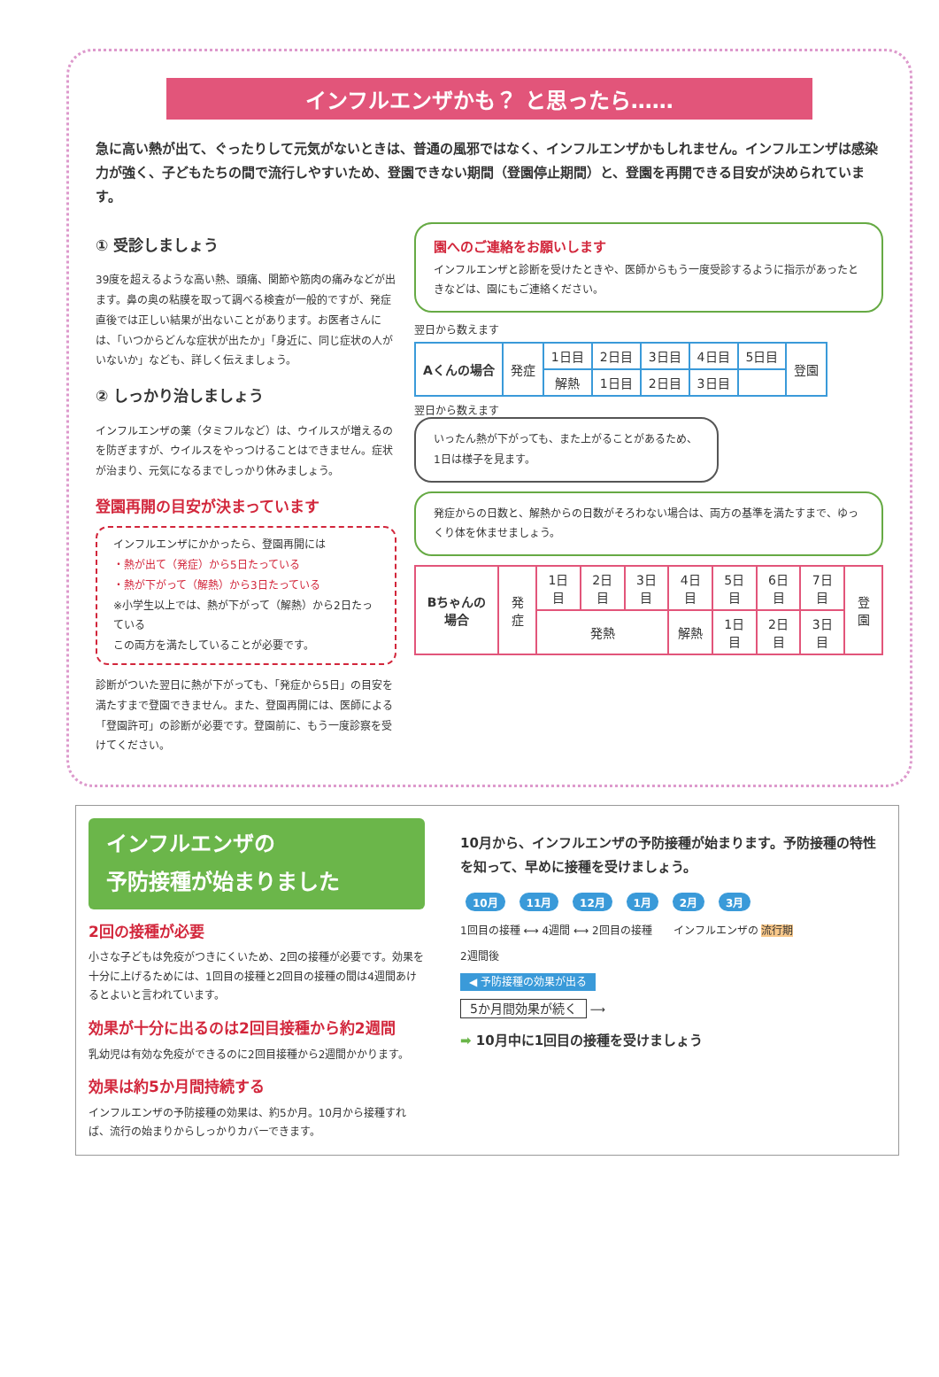インフルエンザかも？ と思ったら……
急に高い熱が出て、ぐったりして元気がないときは、普通の風邪ではなく、インフルエンザかもしれません。インフルエンザは感染力が強く、子どもたちの間で流行しやすいため、登園できない期間（登園停止期間）と、登園を再開できる目安が決められています。
① 受診しましょう
39度を超えるような高い熱、頭痛、関節や筋肉の痛みなどが出ます。鼻の奥の粘膜を取って調べる検査が一般的ですが、発症直後では正しい結果が出ないことがあります。お医者さんには、「いつからどんな症状が出たか」「身近に、同じ症状の人がいないか」なども、詳しく伝えましょう。
② しっかり治しましょう
インフルエンザの薬（タミフルなど）は、ウイルスが増えるのを防ぎますが、ウイルスをやっつけることはできません。症状が治まり、元気になるまでしっかり休みましょう。
登園再開の目安が決まっています
インフルエンザにかかったら、登園再開には
・熱が出て（発症）から5日たっている
・熱が下がって（解熱）から3日たっている
※小学生以上では、熱が下がって（解熱）から2日たっている
この両方を満たしていることが必要です。
診断がついた翌日に熱が下がっても、「発症から5日」の目安を満たすまで登園できません。また、登園再開には、医師による「登園許可」の診断が必要です。登園前に、もう一度診察を受けてください。
園へのご連絡をお願いします
インフルエンザと診断を受けたときや、医師からもう一度受診するように指示があったときなどは、園にもご連絡ください。
翌日から数えます
| Aくんの場合 | 発症 | 1日目 | 2日目 | 3日目 | 4日目 | 5日目 | 登園 |
| | | 解熱 | 1日目 | 2日目 | 3日目 | | |
翌日から数えます
いったん熱が下がっても、また上がることがあるため、1日は様子を見ます。
発症からの日数と、解熱からの日数がそろわない場合は、両方の基準を満たすまで、ゆっくり体を休ませましょう。
| Bちゃんの場合 | 発症 | 1日目 | 2日目 | 3日目 | 4日目 | 5日目 | 6日目 | 7日目 | 登園 |
| | | 発熱 | | | 解熱 | 1日目 | 2日目 | 3日目 | |
インフルエンザの
予防接種が始まりました
2回の接種が必要
小さな子どもは免疫がつきにくいため、2回の接種が必要です。効果を十分に上げるためには、1回目の接種と2回目の接種の間は4週間あけるとよいと言われています。
効果が十分に出るのは2回目接種から約2週間
乳幼児は有効な免疫ができるのに2回目接種から2週間かかります。
効果は約5か月間持続する
インフルエンザの予防接種の効果は、約5か月。10月から接種すれば、流行の始まりからしっかりカバーできます。
10月から、インフルエンザの予防接種が始まります。予防接種の特性を知って、早めに接種を受けましょう。
10月 11月 12月 1月 2月 3月
1回目の接種 ⟷ 4週間 ⟷ 2回目の接種　　インフルエンザの 流行期
2週間後
◀ 予防接種の効果が出る
5か月間効果が続く ⟶
➡ 10月中に1回目の接種を受けましょう